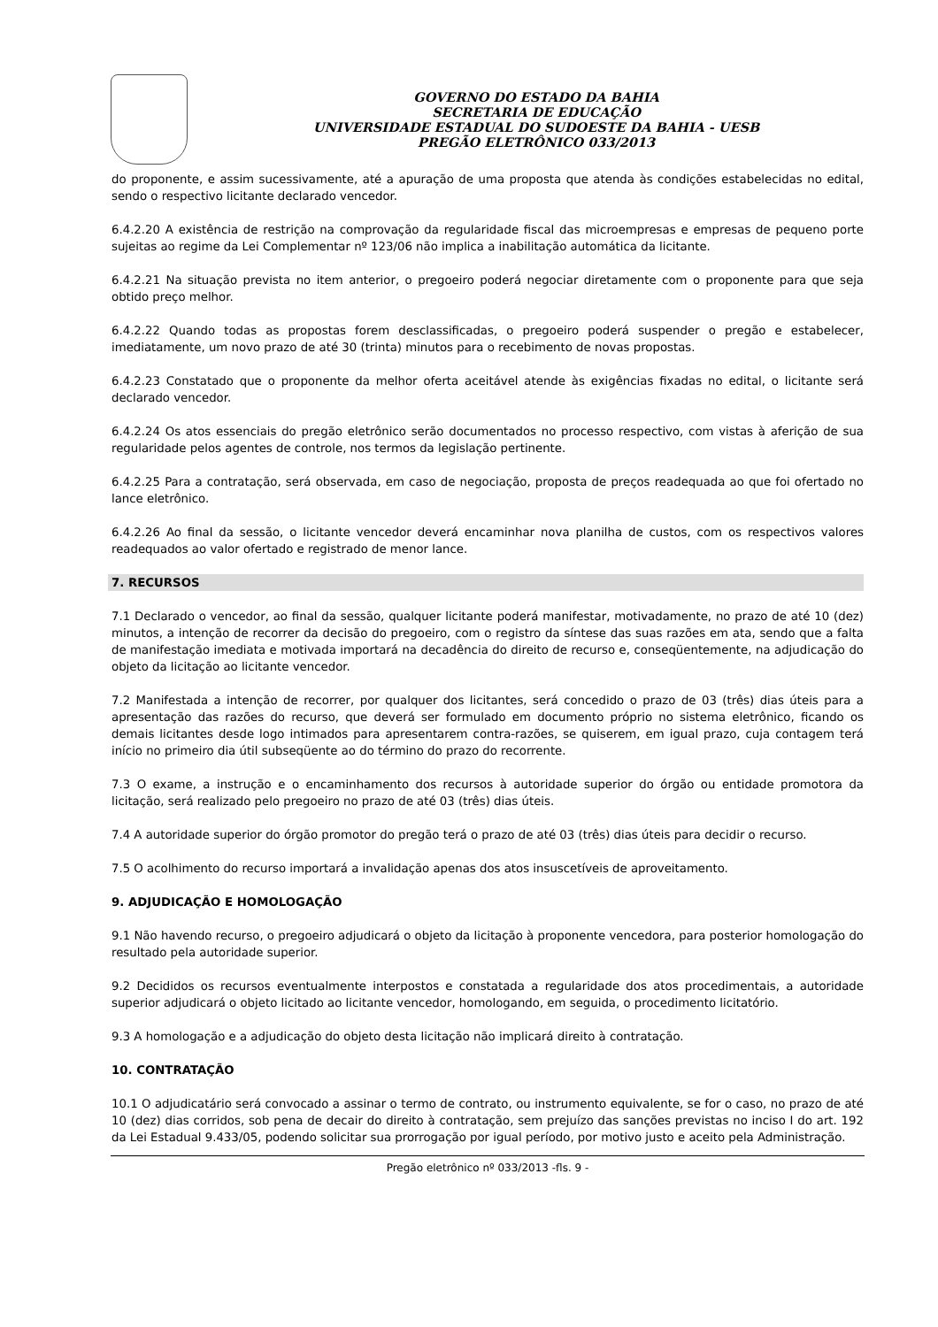GOVERNO DO ESTADO DA BAHIA
SECRETARIA DE EDUCAÇÃO
UNIVERSIDADE ESTADUAL DO SUDOESTE DA BAHIA - UESB
PREGÃO ELETRÔNICO 033/2013
do proponente, e assim sucessivamente, até a apuração de uma proposta que atenda às condições estabelecidas no edital, sendo o respectivo licitante declarado vencedor.
6.4.2.20 A existência de restrição na comprovação da regularidade fiscal das microempresas e empresas de pequeno porte sujeitas ao regime da Lei Complementar nº 123/06 não implica a inabilitação automática da licitante.
6.4.2.21 Na situação prevista no item anterior, o pregoeiro poderá negociar diretamente com o proponente para que seja obtido preço melhor.
6.4.2.22 Quando todas as propostas forem desclassificadas, o pregoeiro poderá suspender o pregão e estabelecer, imediatamente, um novo prazo de até 30 (trinta) minutos para o recebimento de novas propostas.
6.4.2.23 Constatado que o proponente da melhor oferta aceitável atende às exigências fixadas no edital, o licitante será declarado vencedor.
6.4.2.24 Os atos essenciais do pregão eletrônico serão documentados no processo respectivo, com vistas à aferição de sua regularidade pelos agentes de controle, nos termos da legislação pertinente.
6.4.2.25 Para a contratação, será observada, em caso de negociação, proposta de preços readequada ao que foi ofertado no lance eletrônico.
6.4.2.26 Ao final da sessão, o licitante vencedor deverá encaminhar nova planilha de custos, com os respectivos valores readequados ao valor ofertado e registrado de menor lance.
7. RECURSOS
7.1 Declarado o vencedor, ao final da sessão, qualquer licitante poderá manifestar, motivadamente, no prazo de até 10 (dez) minutos, a intenção de recorrer da decisão do pregoeiro, com o registro da síntese das suas razões em ata, sendo que a falta de manifestação imediata e motivada importará na decadência do direito de recurso e, conseqüentemente, na adjudicação do objeto da licitação ao licitante vencedor.
7.2 Manifestada a intenção de recorrer, por qualquer dos licitantes, será concedido o prazo de 03 (três) dias úteis para a apresentação das razões do recurso, que deverá ser formulado em documento próprio no sistema eletrônico, ficando os demais licitantes desde logo intimados para apresentarem contra-razões, se quiserem, em igual prazo, cuja contagem terá início no primeiro dia útil subseqüente ao do término do prazo do recorrente.
7.3 O exame, a instrução e o encaminhamento dos recursos à autoridade superior do órgão ou entidade promotora da licitação, será realizado pelo pregoeiro no prazo de até 03 (três) dias úteis.
7.4 A autoridade superior do órgão promotor do pregão terá o prazo de até 03 (três) dias úteis para decidir o recurso.
7.5 O acolhimento do recurso importará a invalidação apenas dos atos insuscetíveis de aproveitamento.
9. ADJUDICAÇÃO E HOMOLOGAÇÃO
9.1 Não havendo recurso, o pregoeiro adjudicará o objeto da licitação à proponente vencedora, para posterior homologação do resultado pela autoridade superior.
9.2 Decididos os recursos eventualmente interpostos e constatada a regularidade dos atos procedimentais, a autoridade superior adjudicará o objeto licitado ao licitante vencedor, homologando, em seguida, o procedimento licitatório.
9.3 A homologação e a adjudicação do objeto desta licitação não implicará direito à contratação.
10. CONTRATAÇÃO
10.1 O adjudicatário será convocado a assinar o termo de contrato, ou instrumento equivalente, se for o caso, no prazo de até 10 (dez) dias corridos, sob pena de decair do direito à contratação, sem prejuízo das sanções previstas no inciso I do art. 192 da Lei Estadual 9.433/05, podendo solicitar sua prorrogação por igual período, por motivo justo e aceito pela Administração.
Pregão eletrônico nº 033/2013 -fls. 9 -